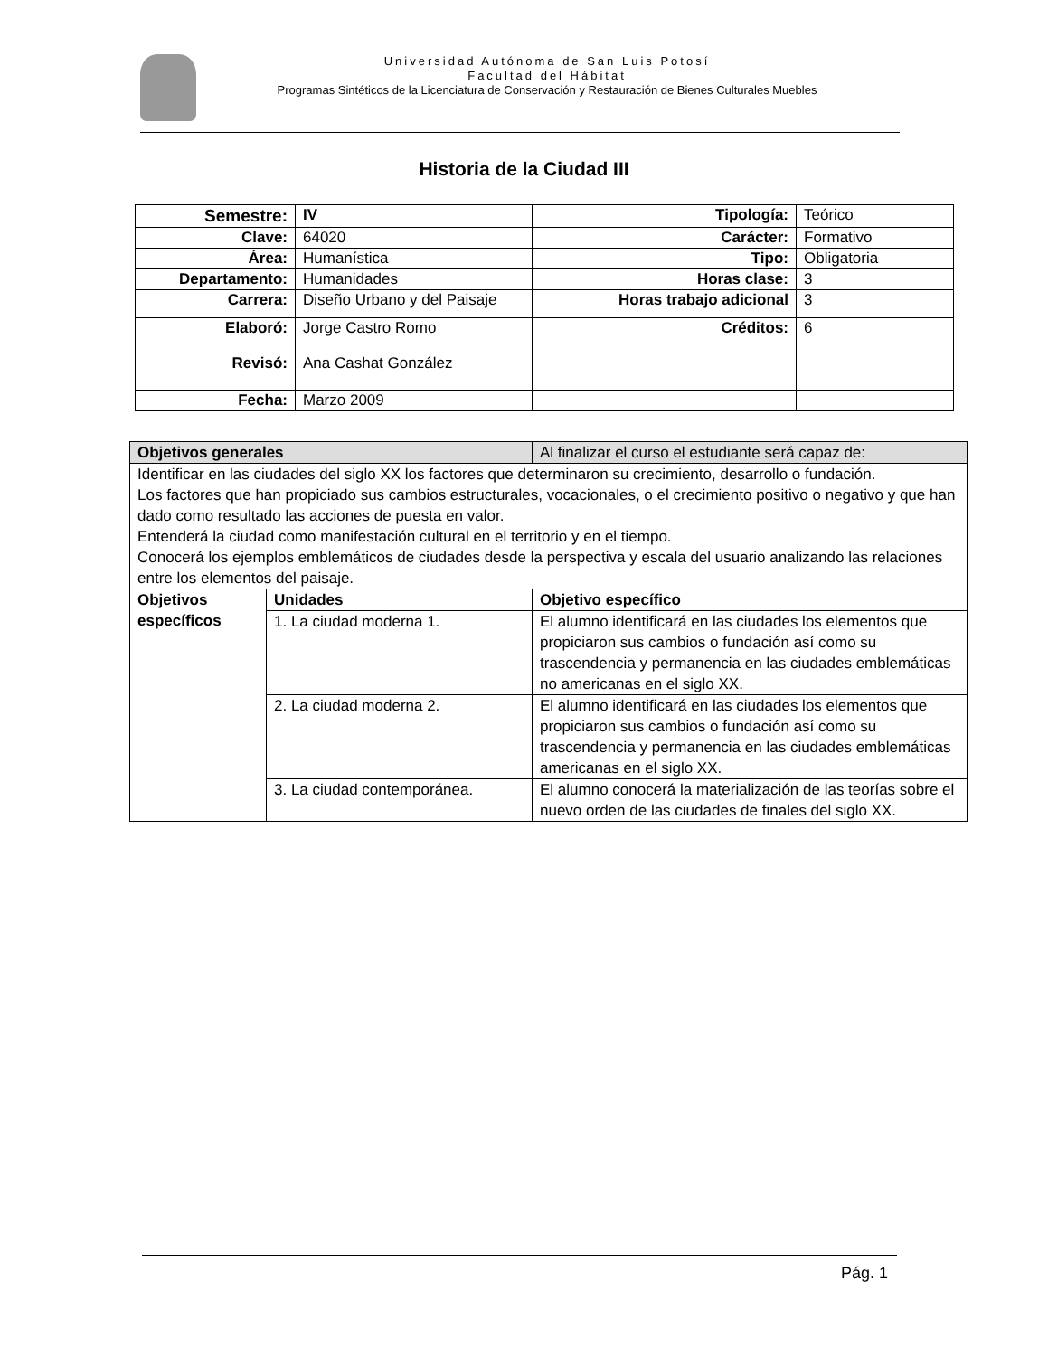Universidad Autónoma de San Luis Potosí
Facultad del Hábitat
Programas Sintéticos de la Licenciatura de Conservación y Restauración de Bienes Culturales Muebles
Historia de la Ciudad III
| Semestre: | IV | Tipología: | Teórico |
| Clave: | 64020 | Carácter: | Formativo |
| Área: | Humanística | Tipo: | Obligatoria |
| Departamento: | Humanidades | Horas clase: | 3 |
| Carrera: | Diseño Urbano y del Paisaje | Horas trabajo adicional | 3 |
| Elaboró: | Jorge Castro Romo | Créditos: | 6 |
| Revisó: | Ana Cashat González | | |
| Fecha: | Marzo 2009 | | |
| Objetivos generales | | | Al finalizar el curso el estudiante será capaz de: |
| Identificar en las ciudades del siglo XX los factores que determinaron su crecimiento, desarrollo o fundación. Los factores que han propiciado sus cambios estructurales, vocacionales, o el crecimiento positivo o negativo y que han dado como resultado las acciones de puesta en valor. Entenderá la ciudad como manifestación cultural en el territorio y en el tiempo. Conocerá los ejemplos emblemáticos de ciudades desde la perspectiva y escala del usuario analizando las relaciones entre los elementos del paisaje. | | | |
| Objetivos específicos | Unidades | Objetivo específico | |
| | 1. La ciudad moderna 1. | El alumno identificará en las ciudades los elementos que propiciaron sus cambios o fundación así como su trascendencia y permanencia en las ciudades emblemáticas no americanas en el siglo XX. | |
| | 2. La ciudad moderna 2. | El alumno identificará en las ciudades los elementos que propiciaron sus cambios o fundación así como su trascendencia y permanencia en las ciudades emblemáticas americanas en el siglo XX. | |
| | 3. La ciudad contemporánea. | El alumno conocerá la materialización de las teorías sobre el nuevo orden de las ciudades de finales del siglo XX. | |
Pág. 1